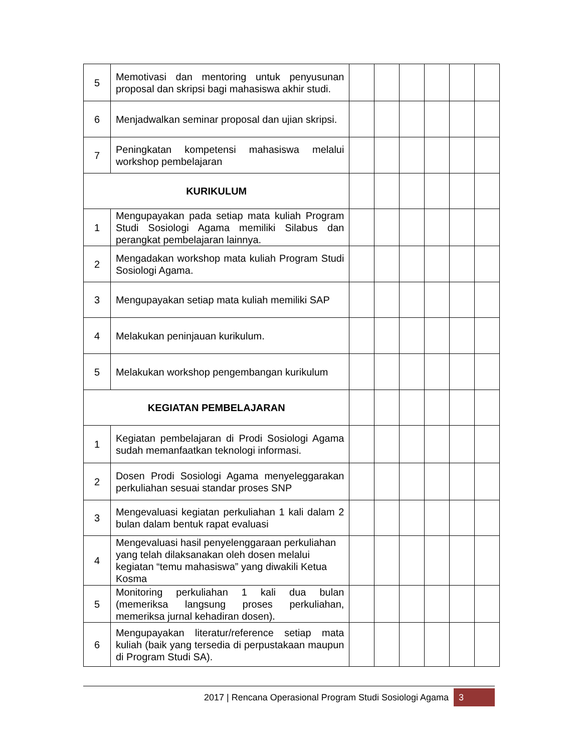| 5 | Memotivasi dan mentoring untuk penyusunan proposal dan skripsi bagi mahasiswa akhir studi. | | | | | | |
| 6 | Menjadwalkan seminar proposal dan ujian skripsi. | | | | | | |
| 7 | Peningkatan kompetensi mahasiswa melalui workshop pembelajaran | | | | | | |
| KURIKULUM | | | | | | | |
| 1 | Mengupayakan pada setiap mata kuliah Program Studi Sosiologi Agama memiliki Silabus dan perangkat pembelajaran lainnya. | | | | | | |
| 2 | Mengadakan workshop mata kuliah Program Studi Sosiologi Agama. | | | | | | |
| 3 | Mengupayakan setiap mata kuliah memiliki SAP | | | | | | |
| 4 | Melakukan peninjauan kurikulum. | | | | | | |
| 5 | Melakukan workshop pengembangan kurikulum | | | | | | |
| KEGIATAN PEMBELAJARAN | | | | | | | |
| 1 | Kegiatan pembelajaran di Prodi Sosiologi Agama sudah memanfaatkan teknologi informasi. | | | | | | |
| 2 | Dosen Prodi Sosiologi Agama menyeleggarakan perkuliahan sesuai standar proses SNP | | | | | | |
| 3 | Mengevaluasi kegiatan perkuliahan 1 kali dalam 2 bulan dalam bentuk rapat evaluasi | | | | | | |
| 4 | Mengevaluasi hasil penyelenggaraan perkuliahan yang telah dilaksanakan oleh dosen melalui kegiatan “temu mahasiswa” yang diwakili Ketua Kosma | | | | | | |
| 5 | Monitoring perkuliahan 1 kali dua bulan (memeriksa langsung proses perkuliahan, memeriksa jurnal kehadiran dosen). | | | | | | |
| 6 | Mengupayakan literatur/reference setiap mata kuliah (baik yang tersedia di perpustakaan maupun di Program Studi SA). | | | | | | |
2017 | Rencana Operasional Program Studi Sosiologi Agama 3